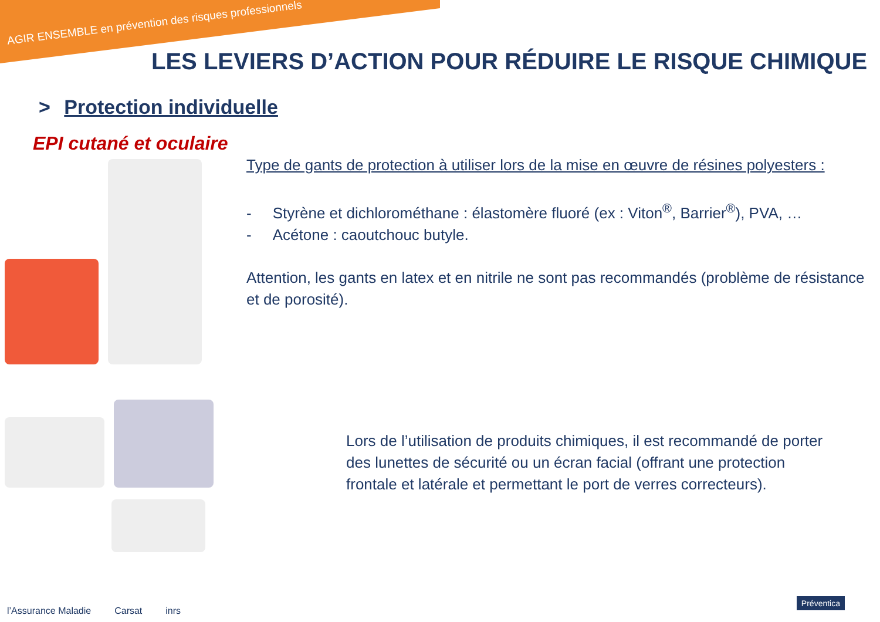AGIR ENSEMBLE en prévention des risques professionnels
LES LEVIERS D’ACTION POUR RÉDUIRE LE RISQUE CHIMIQUE
> Protection individuelle
EPI cutané et oculaire
Type de gants de protection à utiliser lors de la mise en œuvre de résines polyesters :
- Styrène et dichlorométhane : élastomère fluoré (ex : Viton<sup>®</sup>, Barrier<sup>®</sup>), PVA, …
- Acétone : caoutchouc butyle.
Attention, les gants en latex et en nitrile ne sont pas recommandés (problème de résistance et de porosité).
Lors de l’utilisation de produits chimiques, il est recommandé de porter des lunettes de sécurité ou un écran facial (offrant une protection frontale et latérale et permettant le port de verres correcteurs).
l’Assurance Maladie Carsat inrs
Préventica